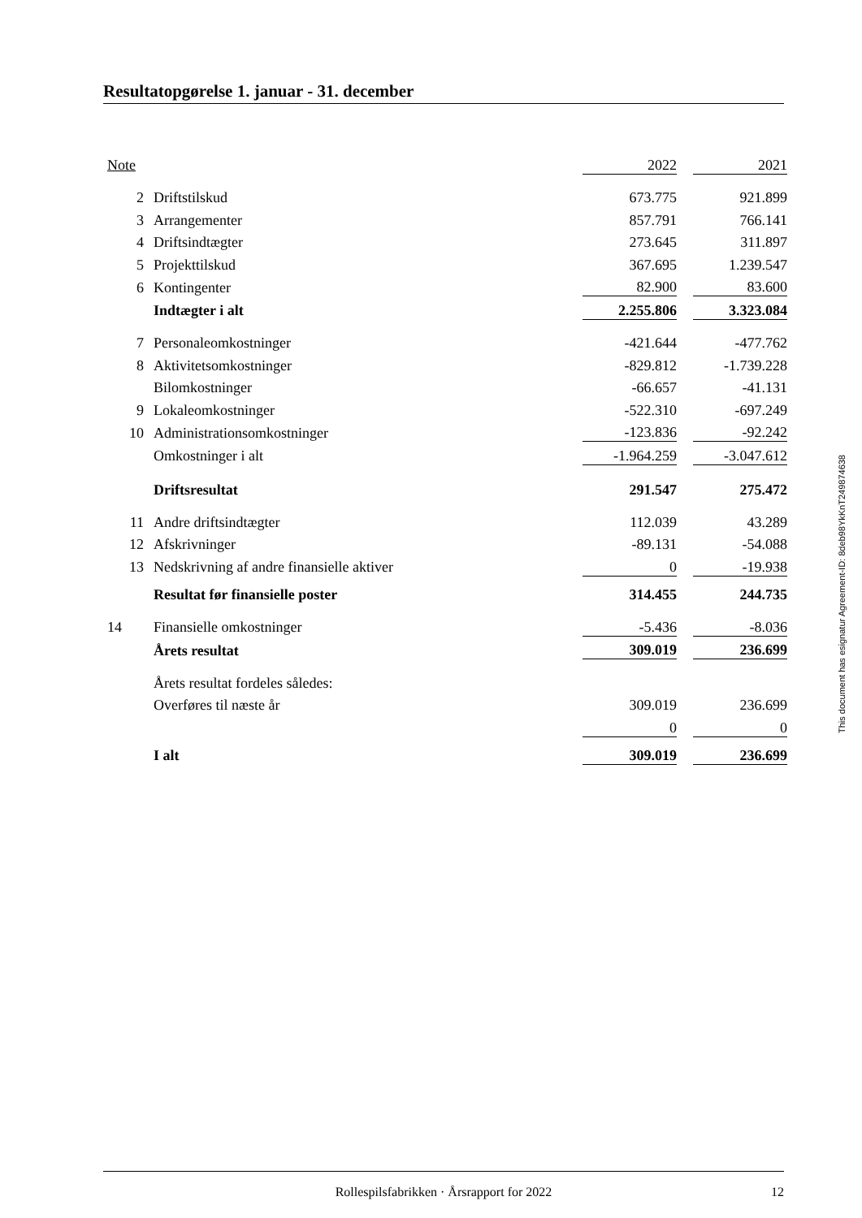Resultatopgørelse 1. januar - 31. december
| Note | | 2022 | | 2021 |
| 2 | Driftstilskud | 673.775 | | 921.899 |
| 3 | Arrangementer | 857.791 | | 766.141 |
| 4 | Driftsindtægter | 273.645 | | 311.897 |
| 5 | Projekttilskud | 367.695 | | 1.239.547 |
| 6 | Kontingenter | 82.900 | | 83.600 |
| | Indtægter i alt | 2.255.806 | | 3.323.084 |
| 7 | Personaleomkostninger | -421.644 | | -477.762 |
| 8 | Aktivitetsomkostninger | -829.812 | | -1.739.228 |
| | Bilomkostninger | -66.657 | | -41.131 |
| 9 | Lokaleomkostninger | -522.310 | | -697.249 |
| 10 | Administrationsomkostninger | -123.836 | | -92.242 |
| | Omkostninger i alt | -1.964.259 | | -3.047.612 |
| | Driftsresultat | 291.547 | | 275.472 |
| 11 | Andre driftsindtægter | 112.039 | | 43.289 |
| 12 | Afskrivninger | -89.131 | | -54.088 |
| 13 | Nedskrivning af andre finansielle aktiver | 0 | | -19.938 |
| | Resultat før finansielle poster | 314.455 | | 244.735 |
| 14 | Finansielle omkostninger | -5.436 | | -8.036 |
| | Årets resultat | 309.019 | | 236.699 |
| | Årets resultat fordeles således: | | | |
| | Overføres til næste år | 309.019 | | 236.699 |
| | | 0 | | 0 |
| | I alt | 309.019 | | 236.699 |
This document has esignatur Agreement-ID: 8deb98YkKnT249874638
Rollespilsfabrikken · Årsrapport for 2022 12